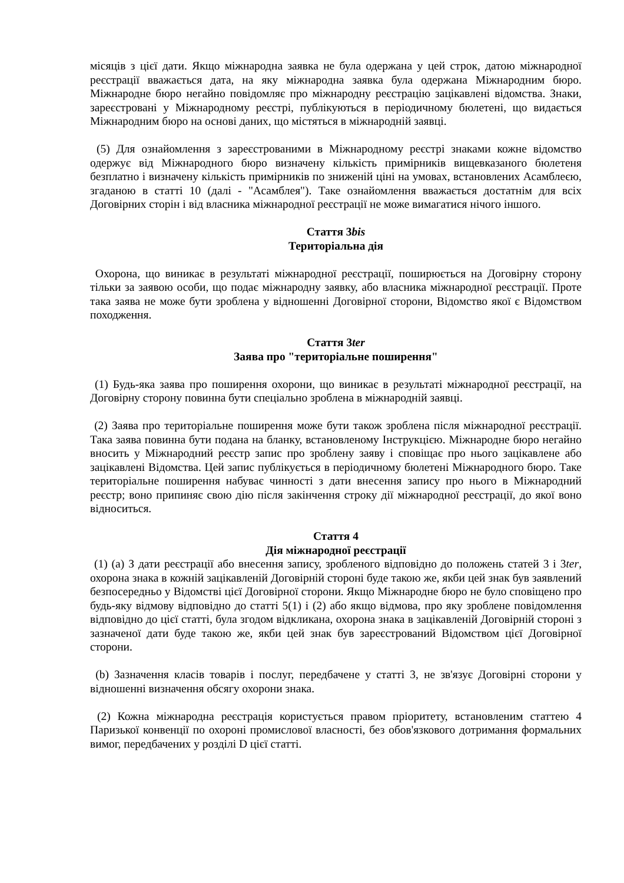місяців з цієї дати. Якщо міжнародна заявка не була одержана у цей строк, датою міжнародної реєстрації вважається дата, на яку міжнародна заявка була одержана Міжнародним бюро. Міжнародне бюро негайно повідомляє про міжнародну реєстрацію зацікавлені відомства. Знаки, зареєстровані у Міжнародному реєстрі, публікуються в періодичному бюлетені, що видається Міжнародним бюро на основі даних, що містяться в міжнародній заявці.
(5) Для ознайомлення з зареєстрованими в Міжнародному реєстрі знаками кожне відомство одержує від Міжнародного бюро визначену кількість примірників вищевказаного бюлетеня безплатно і визначену кількість примірників по зниженій ціні на умовах, встановлених Асамблеєю, згаданою в статті 10 (далі - "Асамблея"). Таке ознайомлення вважається достатнім для всіх Договірних сторін і від власника міжнародної реєстрації не може вимагатися нічого іншого.
Стаття 3bis
Територіальна дія
Охорона, що виникає в результаті міжнародної реєстрації, поширюється на Договірну сторону тільки за заявою особи, що подає міжнародну заявку, або власника міжнародної реєстрації. Проте така заява не може бути зроблена у відношенні Договірної сторони, Відомство якої є Відомством походження.
Стаття 3ter
Заява про "територіальне поширення"
(1) Будь-яка заява про поширення охорони, що виникає в результаті міжнародної реєстрації, на Договірну сторону повинна бути спеціально зроблена в міжнародній заявці.
(2) Заява про територіальне поширення може бути також зроблена після міжнародної реєстрації. Така заява повинна бути подана на бланку, встановленому Інструкцією. Міжнародне бюро негайно вносить у Міжнародний реєстр запис про зроблену заяву і сповіщає про нього зацікавлене або зацікавлені Відомства. Цей запис публікується в періодичному бюлетені Міжнародного бюро. Таке територіальне поширення набуває чинності з дати внесення запису про нього в Міжнародний реєстр; воно припиняє свою дію після закінчення строку дії міжнародної реєстрації, до якої воно відноситься.
Стаття 4
Дія міжнародної реєстрації
(1) (a) З дати реєстрації або внесення запису, зробленого відповідно до положень статей 3 і 3ter, охорона знака в кожній зацікавленій Договірній стороні буде такою же, якби цей знак був заявлений безпосередньо у Відомстві цієї Договірної сторони. Якщо Міжнародне бюро не було сповіщено про будь-яку відмову відповідно до статті 5(1) і (2) або якщо відмова, про яку зроблене повідомлення відповідно до цієї статті, була згодом відкликана, охорона знака в зацікавленій Договірній стороні з зазначеної дати буде такою же, якби цей знак був зареєстрований Відомством цієї Договірної сторони.
(b) Зазначення класів товарів і послуг, передбачене у статті 3, не зв'язує Договірні сторони у відношенні визначення обсягу охорони знака.
(2) Кожна міжнародна реєстрація користується правом пріоритету, встановленим статтею 4 Паризької конвенції по охороні промислової власності, без обов'язкового дотримання формальних вимог, передбачених у розділі D цієї статті.